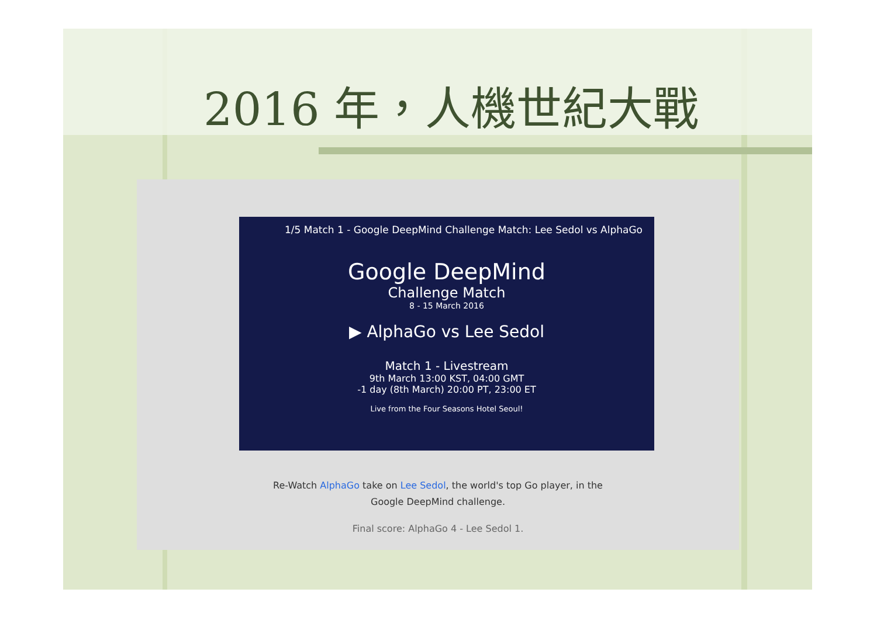2016 年，人機世紀大戰
1/5 Match 1 - Google DeepMind Challenge Match: Lee Sedol vs AlphaGo
Google DeepMind
Challenge Match
8 - 15 March 2016
▶ AlphaGo vs Lee Sedol
Match 1 - Livestream
9th March 13:00 KST, 04:00 GMT
-1 day (8th March) 20:00 PT, 23:00 ET
Live from the Four Seasons Hotel Seoul!
Re-Watch AlphaGo take on Lee Sedol, the world's top Go player, in the
Google DeepMind challenge.
Final score: AlphaGo 4 - Lee Sedol 1.